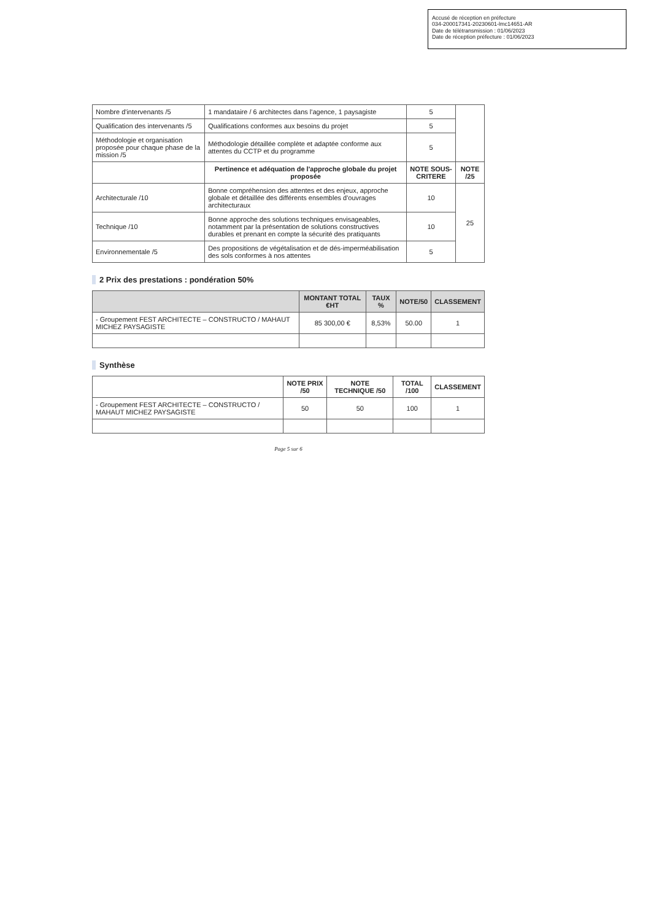Accusé de réception en préfecture
034-200017341-20230601-lmc14651-AR
Date de télétransmission : 01/06/2023
Date de réception préfecture : 01/06/2023
| Nombre d'intervenants /5 | 1 mandataire / 6 architectes dans l'agence, 1 paysagiste | 5 | |
| Qualification des intervenants /5 | Qualifications conformes aux besoins du projet | 5 | |
| Méthodologie et organisation proposée pour chaque phase de la mission /5 | Méthodologie détaillée complète et adaptée conforme aux attentes du CCTP et du programme | 5 | |
| | Pertinence et adéquation de l'approche globale du projet proposée | NOTE SOUS-CRITERE | NOTE /25 |
| Architecturale /10 | Bonne compréhension des attentes et des enjeux, approche globale et détaillée des différents ensembles d'ouvrages architecturaux | 10 | 25 |
| Technique /10 | Bonne approche des solutions techniques envisageables, notamment par la présentation de solutions constructives durables et prenant en compte la sécurité des pratiquants | 10 | |
| Environnementale /5 | Des propositions de végétalisation et de dés-imperméabilisation des sols conformes à nos attentes | 5 | |
2 Prix des prestations : pondération 50%
| | MONTANT TOTAL €HT | TAUX % | NOTE/50 | CLASSEMENT |
| --- | --- | --- | --- | --- |
| - Groupement FEST ARCHITECTE – CONSTRUCTO / MAHAUT MICHEZ PAYSAGISTE | 85 300,00 € | 8,53% | 50.00 | 1 |
Synthèse
| | NOTE PRIX /50 | NOTE TECHNIQUE /50 | TOTAL /100 | CLASSEMENT |
| --- | --- | --- | --- | --- |
| - Groupement FEST ARCHITECTE – CONSTRUCTO / MAHAUT MICHEZ PAYSAGISTE | 50 | 50 | 100 | 1 |
Page 5 sur 6